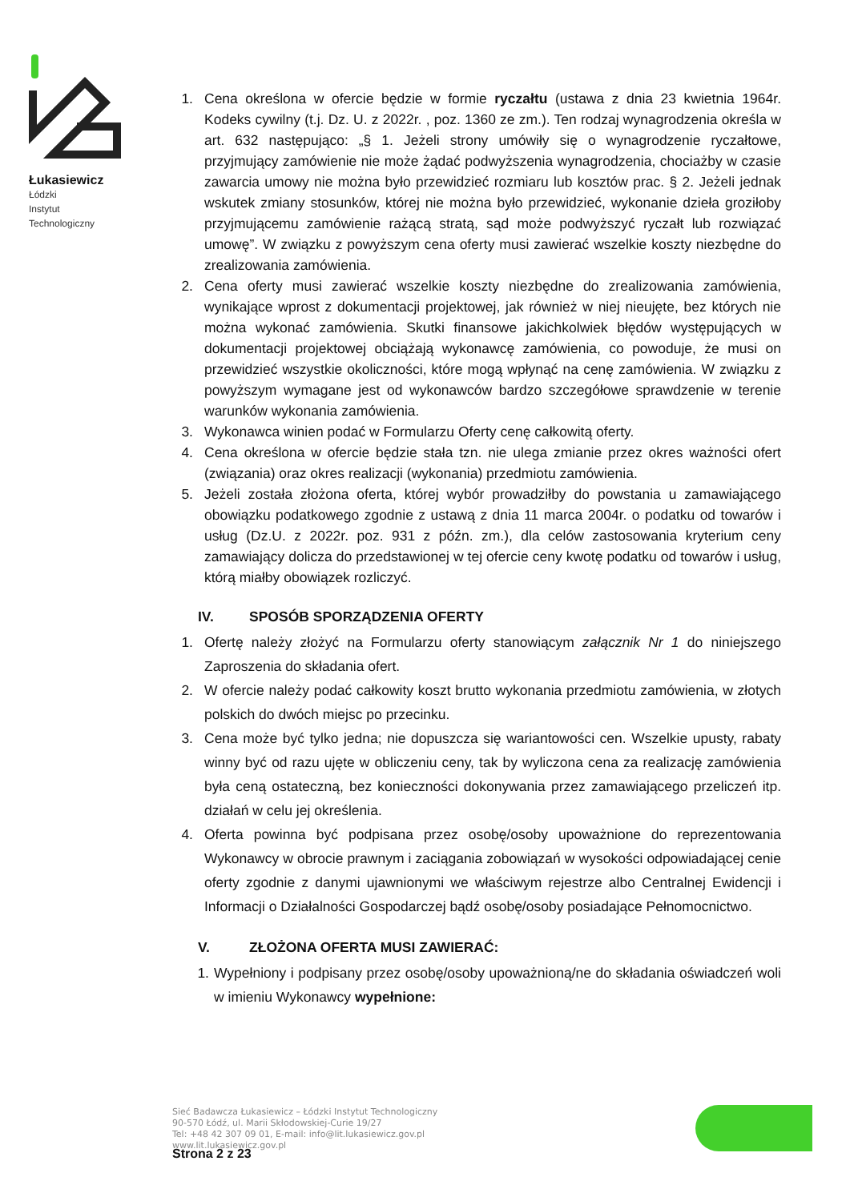Łukasiewicz
Łódzki
Instytut
Technologiczny
1. Cena określona w ofercie będzie w formie ryczałtu (ustawa z dnia 23 kwietnia 1964r. Kodeks cywilny (t.j. Dz. U. z 2022r. , poz. 1360 ze zm.). Ten rodzaj wynagrodzenia określa w art. 632 następująco: „§ 1. Jeżeli strony umówiły się o wynagrodzenie ryczałtowe, przyjmujący zamówienie nie może żądać podwyższenia wynagrodzenia, chociażby w czasie zawarcia umowy nie można było przewidzieć rozmiaru lub kosztów prac. § 2. Jeżeli jednak wskutek zmiany stosunków, której nie można było przewidzieć, wykonanie dzieła groziłoby przyjmującemu zamówienie rażącą stratą, sąd może podwyższyć ryczałt lub rozwiązać umowę”. W związku z powyższym cena oferty musi zawierać wszelkie koszty niezbędne do zrealizowania zamówienia.
2. Cena oferty musi zawierać wszelkie koszty niezbędne do zrealizowania zamówienia, wynikające wprost z dokumentacji projektowej, jak również w niej nieujęte, bez których nie można wykonać zamówienia. Skutki finansowe jakichkolwiek błędów występujących w dokumentacji projektowej obciążają wykonawcę zamówienia, co powoduje, że musi on przewidzieć wszystkie okoliczności, które mogą wpłynąć na cenę zamówienia. W związku z powyższym wymagane jest od wykonawców bardzo szczegółowe sprawdzenie w terenie warunków wykonania zamówienia.
3. Wykonawca winien podać w Formularzu Oferty cenę całkowitą oferty.
4. Cena określona w ofercie będzie stała tzn. nie ulega zmianie przez okres ważności ofert (związania) oraz okres realizacji (wykonania) przedmiotu zamówienia.
5. Jeżeli została złożona oferta, której wybór prowadziłby do powstania u zamawiającego obowiązku podatkowego zgodnie z ustawą z dnia 11 marca 2004r. o podatku od towarów i usług (Dz.U. z 2022r. poz. 931 z późn. zm.), dla celów zastosowania kryterium ceny zamawiający dolicza do przedstawionej w tej ofercie ceny kwotę podatku od towarów i usług, którą miałby obowiązek rozliczyć.
IV. SPOSÓB SPORZĄDZENIA OFERTY
1. Ofertę należy złożyć na Formularzu oferty stanowiącym załącznik Nr 1 do niniejszego Zaproszenia do składania ofert.
2. W ofercie należy podać całkowity koszt brutto wykonania przedmiotu zamówienia, w złotych polskich do dwóch miejsc po przecinku.
3. Cena może być tylko jedna; nie dopuszcza się wariantowości cen. Wszelkie upusty, rabaty winny być od razu ujęte w obliczeniu ceny, tak by wyliczona cena za realizację zamówienia była ceną ostateczną, bez konieczności dokonywania przez zamawiającego przeliczeń itp. działań w celu jej określenia.
4. Oferta powinna być podpisana przez osobę/osoby upoważnione do reprezentowania Wykonawcy w obrocie prawnym i zaciągania zobowiązań w wysokości odpowiadającej cenie oferty zgodnie z danymi ujawnionymi we właściwym rejestrze albo Centralnej Ewidencji i Informacji o Działalności Gospodarczej bądź osobę/osoby posiadające Pełnomocnictwo.
V. ZŁOŻONA OFERTA MUSI ZAWIERAĆ:
1.
Wypełniony i podpisany przez osobę/osoby upoważnioną/ne do składania oświadczeń woli w imieniu Wykonawcy wypełnione:
Sieć Badawcza Łukasiewicz – Łódzki Instytut Technologiczny
90-570 Łódź, ul. Marii Skłodowskiej-Curie 19/27
Tel: +48 42 307 09 01, E-mail: info@lit.lukasiewicz.gov.pl
www.lit.lukasiewicz.gov.pl
Strona 2 z 23